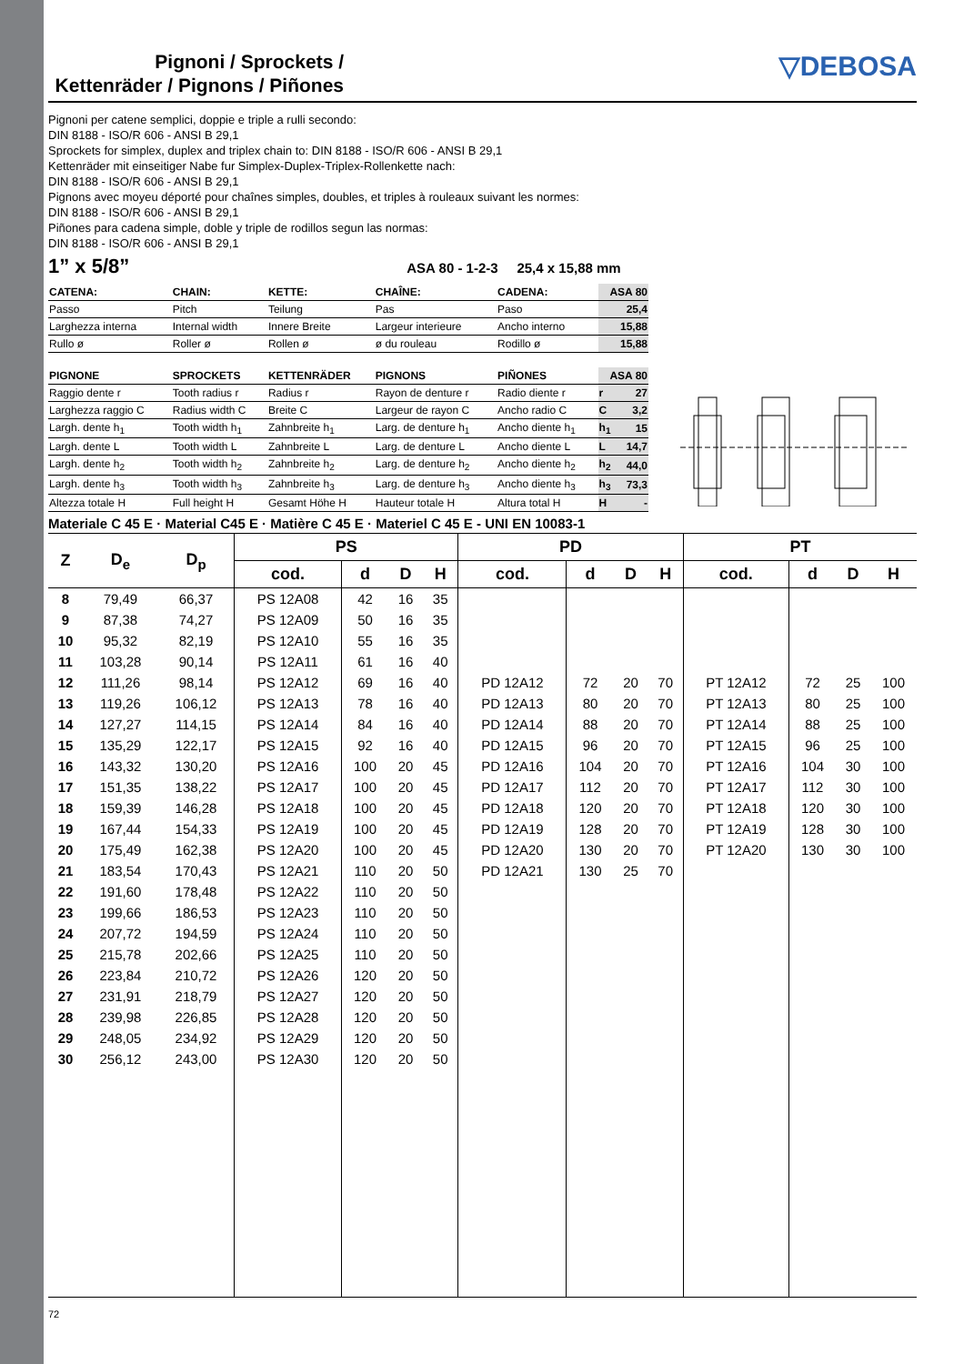Pignoni / Sprockets /
Kettenräder / Pignons / Piñones
▽DEBOSA
Pignoni per catene semplici, doppie e triple a rulli secondo:
DIN 8188 - ISO/R 606 - ANSI B 29,1
Sprockets for simplex, duplex and triplex chain to: DIN 8188 - ISO/R 606 - ANSI B 29,1
Kettenräder mit einseitiger Nabe fur Simplex-Duplex-Triplex-Rollenkette nach:
DIN 8188 - ISO/R 606 - ANSI B 29,1
Pignons avec moyeu déporté pour chaînes simples, doubles, et triples à rouleaux suivant les normes:
DIN 8188 - ISO/R 606 - ANSI B 29,1
Piñones para cadena simple, doble y triple de rodillos segun las normas:
DIN 8188 - ISO/R 606 - ANSI B 29,1
1” x 5/8” ASA 80 - 1-2-3 25,4 x 15,88 mm
| CATENA: | CHAIN: | KETTE: | CHAÎNE: | CADENA: | ASA 80 | |
| --- | --- | --- | --- | --- | --- | --- |
| Passo | Pitch | Teilung | Pas | Paso | 25,4 | |
| Larghezza interna | Internal width | Innere Breite | Largeur interieure | Ancho interno | 15,88 | |
| Rullo ø | Roller ø | Rollen ø | ø du rouleau | Rodillo ø | 15,88 | |
| PIGNONE | SPROCKETS | KETTENRÄDER | PIGNONS | PIÑONES | ASA 80 | |
| Raggio dente r | Tooth radius r | Radius r | Rayon de denture r | Radio diente r | r | 27 |
| Larghezza raggio C | Radius width C | Breite C | Largeur de rayon C | Ancho radio C | C | 3,2 |
| Largh. dente h<sub>1</sub> | Tooth width h<sub>1</sub> | Zahnbreite h<sub>1</sub> | Larg. de denture h<sub>1</sub> | Ancho diente h<sub>1</sub> | h<sub>1</sub> | 15 |
| Largh. dente L | Tooth width L | Zahnbreite L | Larg. de denture L | Ancho diente L | L | 14,7 |
| Largh. dente h<sub>2</sub> | Tooth width h<sub>2</sub> | Zahnbreite h<sub>2</sub> | Larg. de denture h<sub>2</sub> | Ancho diente h<sub>2</sub> | h<sub>2</sub> | 44,0 |
| Largh. dente h<sub>3</sub> | Tooth width h<sub>3</sub> | Zahnbreite h<sub>3</sub> | Larg. de denture h<sub>3</sub> | Ancho diente h<sub>3</sub> | h<sub>3</sub> | 73,3 |
| Altezza totale H | Full height H | Gesamt Höhe H | Hauteur totale H | Altura total H | H | - |
Materiale C 45 E · Material C45 E · Matière C 45 E · Materiel C 45 E - UNI EN 10083-1
| Z | D<sub>e</sub> | D<sub>p</sub> | PS | | | | PD | | | | PT | | | |
| --- | --- | --- | --- | --- | --- | --- | --- | --- | --- | --- | --- | --- | --- | --- |
| | | | cod. | d | D | H | cod. | d | D | H | cod. | d | D | H |
| 8 | 79,49 | 66,37 | PS 12A08 | 42 | 16 | 35 | | | | | | | | |
| 9 | 87,38 | 74,27 | PS 12A09 | 50 | 16 | 35 | | | | | | | | |
| 10 | 95,32 | 82,19 | PS 12A10 | 55 | 16 | 35 | | | | | | | | |
| 11 | 103,28 | 90,14 | PS 12A11 | 61 | 16 | 40 | | | | | | | | |
| 12 | 111,26 | 98,14 | PS 12A12 | 69 | 16 | 40 | PD 12A12 | 72 | 20 | 70 | PT 12A12 | 72 | 25 | 100 |
| 13 | 119,26 | 106,12 | PS 12A13 | 78 | 16 | 40 | PD 12A13 | 80 | 20 | 70 | PT 12A13 | 80 | 25 | 100 |
| 14 | 127,27 | 114,15 | PS 12A14 | 84 | 16 | 40 | PD 12A14 | 88 | 20 | 70 | PT 12A14 | 88 | 25 | 100 |
| 15 | 135,29 | 122,17 | PS 12A15 | 92 | 16 | 40 | PD 12A15 | 96 | 20 | 70 | PT 12A15 | 96 | 25 | 100 |
| 16 | 143,32 | 130,20 | PS 12A16 | 100 | 20 | 45 | PD 12A16 | 104 | 20 | 70 | PT 12A16 | 104 | 30 | 100 |
| 17 | 151,35 | 138,22 | PS 12A17 | 100 | 20 | 45 | PD 12A17 | 112 | 20 | 70 | PT 12A17 | 112 | 30 | 100 |
| 18 | 159,39 | 146,28 | PS 12A18 | 100 | 20 | 45 | PD 12A18 | 120 | 20 | 70 | PT 12A18 | 120 | 30 | 100 |
| 19 | 167,44 | 154,33 | PS 12A19 | 100 | 20 | 45 | PD 12A19 | 128 | 20 | 70 | PT 12A19 | 128 | 30 | 100 |
| 20 | 175,49 | 162,38 | PS 12A20 | 100 | 20 | 45 | PD 12A20 | 130 | 20 | 70 | PT 12A20 | 130 | 30 | 100 |
| 21 | 183,54 | 170,43 | PS 12A21 | 110 | 20 | 50 | PD 12A21 | 130 | 25 | 70 | | | | |
| 22 | 191,60 | 178,48 | PS 12A22 | 110 | 20 | 50 | | | | | | | | |
| 23 | 199,66 | 186,53 | PS 12A23 | 110 | 20 | 50 | | | | | | | | |
| 24 | 207,72 | 194,59 | PS 12A24 | 110 | 20 | 50 | | | | | | | | |
| 25 | 215,78 | 202,66 | PS 12A25 | 110 | 20 | 50 | | | | | | | | |
| 26 | 223,84 | 210,72 | PS 12A26 | 120 | 20 | 50 | | | | | | | | |
| 27 | 231,91 | 218,79 | PS 12A27 | 120 | 20 | 50 | | | | | | | | |
| 28 | 239,98 | 226,85 | PS 12A28 | 120 | 20 | 50 | | | | | | | | |
| 29 | 248,05 | 234,92 | PS 12A29 | 120 | 20 | 50 | | | | | | | | |
| 30 | 256,12 | 243,00 | PS 12A30 | 120 | 20 | 50 | | | | | | | | |
72